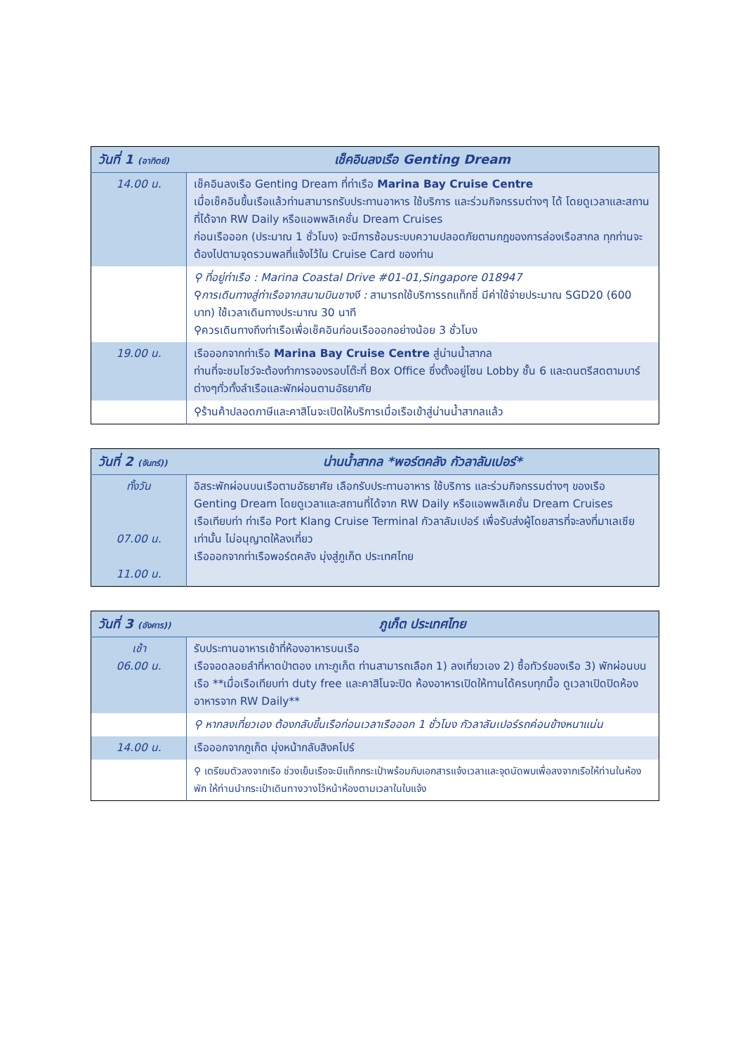| วันที่ 1 (อาทิตย์) | เช็คอินลงเรือ Genting Dream |
| --- | --- |
| 14.00 น. | เช็คอินลงเรือ Genting Dream ที่ท่าเรือ Marina Bay Cruise Centre เมื่อเช็คอินขึ้นเรือแล้วท่านสามารถรับประทานอาหาร ใช้บริการ และร่วมกิจกรรมต่างๆ ได้ โดยดูเวลาและสถานที่ได้จาก RW Daily หรือแอพพลิเคชั่น Dream Cruises ก่อนเรือออก (ประมาณ 1 ชั่วโมง) จะมีการซ้อมระบบความปลอดภัยตามกฎของการล่องเรือสากล ทุกท่านจะต้องไปตามจุดรวมพลที่แจ้งไว้ใน Cruise Card ของท่าน |
| | ⚲ ที่อยู่ท่าเรือ : Marina Coastal Drive #01-01,Singapore 018947 ⚲ การเดินทางสู่ท่าเรือจากสนามบินชางงี : สามารถใช้บริการรถแท็กซี่ มีค่าใช้จ่ายประมาณ SGD20 (600 บาท) ใช้เวลาเดินทางประมาณ 30 นาที ⚲ควรเดินทางถึงท่าเรือเพื่อเช็คอินก่อนเรือออกอย่างน้อย 3 ชั่วโมง |
| 19.00 น. | เรือออกจากท่าเรือ Marina Bay Cruise Centre สู่น่านน้ำสากล ท่านที่จะชมโชว์จะต้องทำการจองรอบโต๊ะที่ Box Office ซึ่งตั้งอยู่โซน Lobby ชั้น 6 และดนตรีสดตามบาร์ต่างๆทั่วทั้งลำเรือและพักผ่อนตามอัธยาศัย |
| | ⚲ร้านค้าปลอดภาษีและคาสิโนจะเปิดให้บริการเมื่อเรือเข้าสู่น่านน้ำสากลแล้ว |
| วันที่ 2 (จันทร์)) | น่านน้ำสากล *พอร์ตคลัง กัวลาลัมเปอร์* |
| --- | --- |
| ทั้งวัน 07.00 น. 11.00 น. | อิสระพักผ่อนบนเรือตามอัธยาศัย เลือกรับประทานอาหาร ใช้บริการ และร่วมกิจกรรมต่างๆ ของเรือ Genting Dream โดยดูเวลาและสถานที่ได้จาก RW Daily หรือแอพพลิเคชั่น Dream Cruises เรือเทียบท่า ท่าเรือ Port Klang Cruise Terminal กัวลาลัมเปอร์ เพื่อรับส่งผู้โดยสารที่จะลงที่มาเลเซียเท่านั้น ไม่อนุญาตให้ลงเที่ยว เรือออกจากท่าเรือพอร์ตคลัง มุ่งสู่ภูเก็ต ประเทศไทย |
| วันที่ 3 (อังคาร)) | ภูเก็ต ประเทศไทย |
| --- | --- |
| เช้า 06.00 น. | รับประทานอาหารเช้าที่ห้องอาหารบนเรือ เรือจอดลอยลำที่หาดป่าตอง เกาะภูเก็ต ท่านสามารถเลือก 1) ลงเที่ยวเอง 2) ซื้อทัวร์ของเรือ 3) พักผ่อนบนเรือ **เมื่อเรือเทียบท่า duty free และคาสิโนจะปิด ห้องอาหารเปิดให้ทานได้ครบทุกมื้อ ดูเวลาเปิดปิดห้องอาหารจาก RW Daily** |
| | ⚲ หากลงเที่ยวเอง ต้องกลับขึ้นเรือก่อนเวลาเรือออก 1 ชั่วโมง กัวลาลัมเปอร์รถค่อนข้างหนาแน่น |
| 14.00 น. | เรือออกจากภูเก็ต มุ่งหน้ากลับสิงคโปร์ |
| | ⚲ เตรียมตัวลงจากเรือ ช่วงเย็นเรือจะมีแท็กกระเป๋าพร้อมกับเอกสารแจ้งเวลาและจุดนัดพบเพื่อลงจากเรือให้ท่านในห้องพัก ให้ท่านนำกระเป๋าเดินทางวางไว้หน้าห้องตามเวลาในใบแจ้ง |